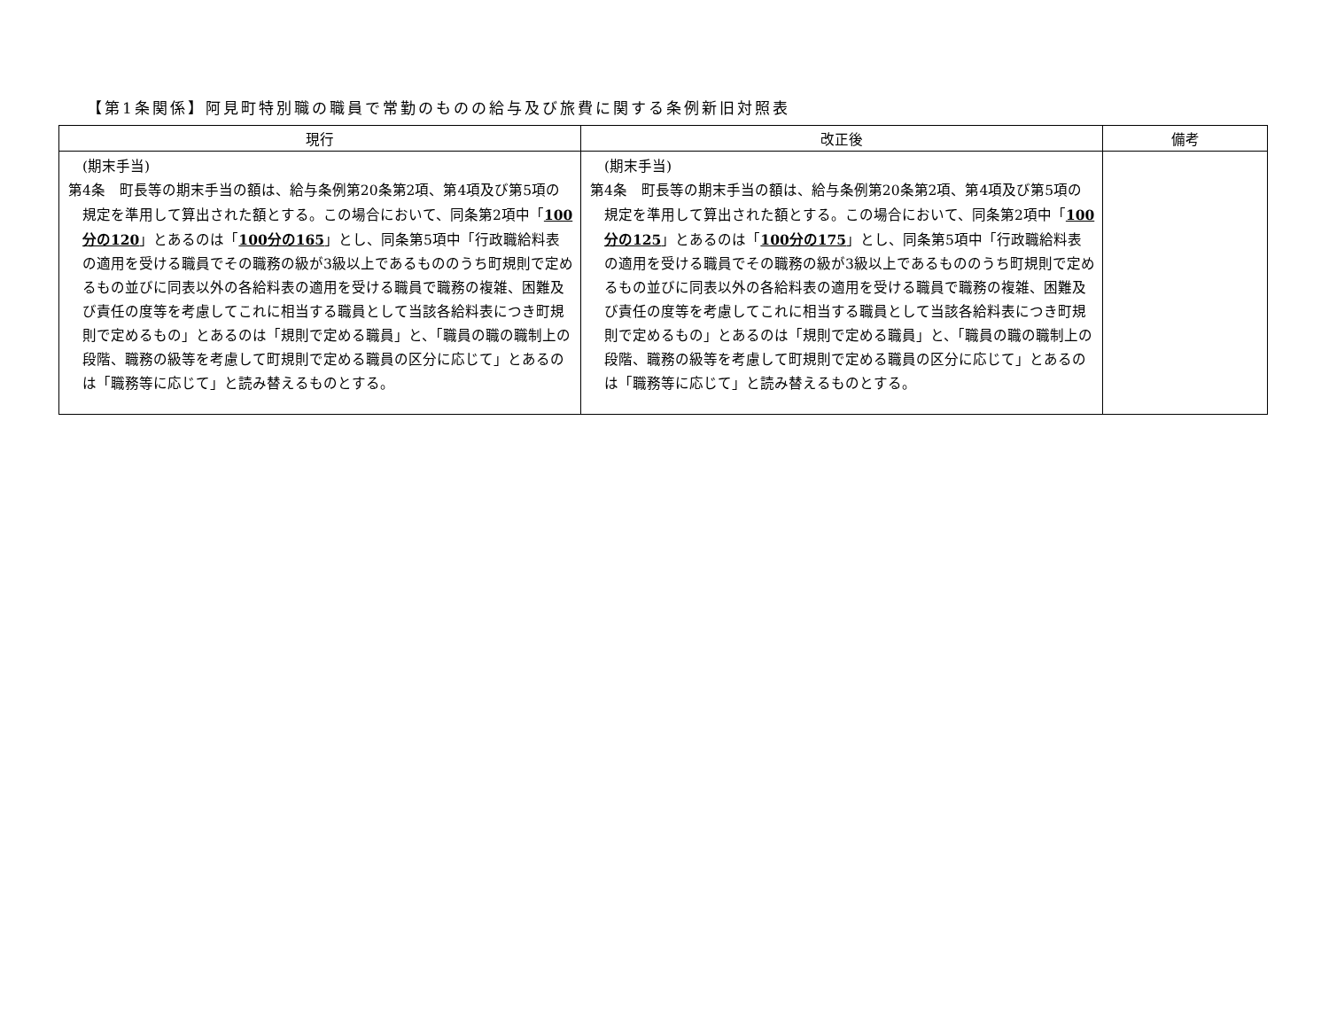【第1条関係】阿見町特別職の職員で常勤のものの給与及び旅費に関する条例新旧対照表
| 現行 | 改正後 | 備考 |
| --- | --- | --- |
| (期末手当) 第4条 町長等の期末手当の額は、給与条例第20条第2項、第4項及び第5項の規定を準用して算出された額とする。この場合において、同条第2項中「 100分の120 」とあるのは「 100分の165 」とし、同条第5項中「行政職給料表の適用を受ける職員でその職務の級が3級以上であるもののうち町規則で定めるもの並びに同表以外の各給料表の適用を受ける職員で職務の複雑、困難及び責任の度等を考慮してこれに相当する職員として当該各給料表につき町規則で定めるもの」とあるのは「規則で定める職員」と、「職員の職の職制上の段階、職務の級等を考慮して町規則で定める職員の区分に応じて」とあるのは「職務等に応じて」と読み替えるものとする。 | (期末手当) 第4条 町長等の期末手当の額は、給与条例第20条第2項、第4項及び第5項の規定を準用して算出された額とする。この場合において、同条第2項中「 100分の125 」とあるのは「 100分の175 」とし、同条第5項中「行政職給料表の適用を受ける職員でその職務の級が3級以上であるもののうち町規則で定めるもの並びに同表以外の各給料表の適用を受ける職員で職務の複雑、困難及び責任の度等を考慮してこれに相当する職員として当該各給料表につき町規則で定めるもの」とあるのは「規則で定める職員」と、「職員の職の職制上の段階、職務の級等を考慮して町規則で定める職員の区分に応じて」とあるのは「職務等に応じて」と読み替えるものとする。 | |